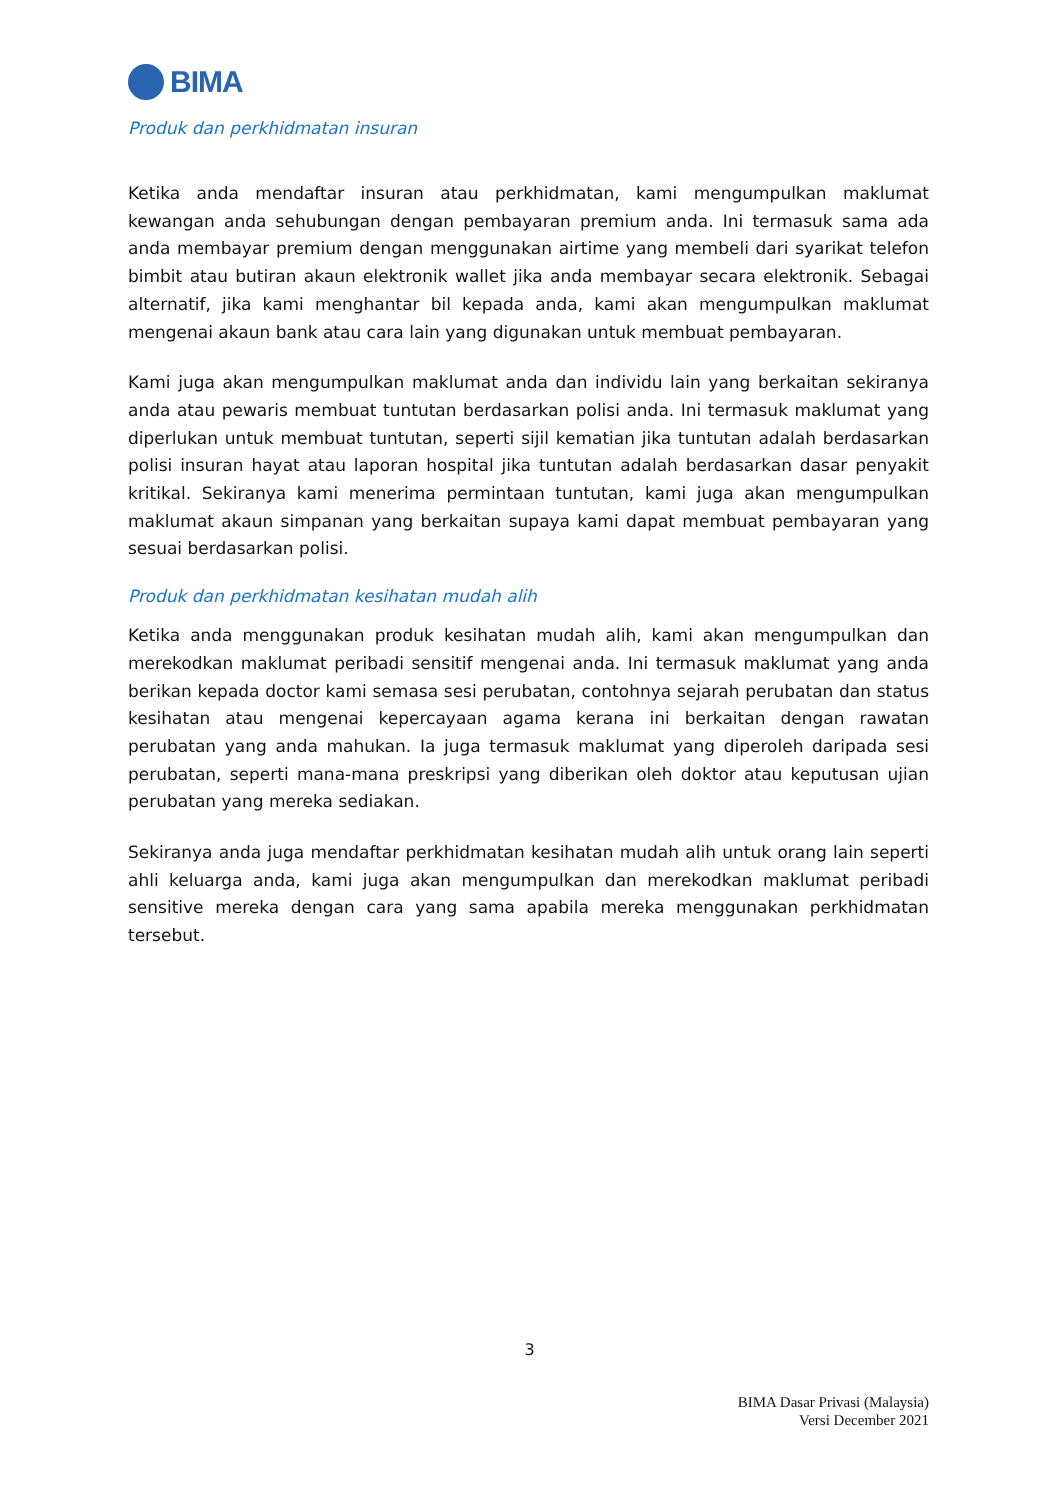BIMA
Produk dan perkhidmatan insuran
Ketika anda mendaftar insuran atau perkhidmatan, kami mengumpulkan maklumat kewangan anda sehubungan dengan pembayaran premium anda. Ini termasuk sama ada anda membayar premium dengan menggunakan airtime yang membeli dari syarikat telefon bimbit atau butiran akaun elektronik wallet jika anda membayar secara elektronik. Sebagai alternatif, jika kami menghantar bil kepada anda, kami akan mengumpulkan maklumat mengenai akaun bank atau cara lain yang digunakan untuk membuat pembayaran.
Kami juga akan mengumpulkan maklumat anda dan individu lain yang berkaitan sekiranya anda atau pewaris membuat tuntutan berdasarkan polisi anda. Ini termasuk maklumat yang diperlukan untuk membuat tuntutan, seperti sijil kematian jika tuntutan adalah berdasarkan polisi insuran hayat atau laporan hospital jika tuntutan adalah berdasarkan dasar penyakit kritikal. Sekiranya kami menerima permintaan tuntutan, kami juga akan mengumpulkan maklumat akaun simpanan yang berkaitan supaya kami dapat membuat pembayaran yang sesuai berdasarkan polisi.
Produk dan perkhidmatan kesihatan mudah alih
Ketika anda menggunakan produk kesihatan mudah alih, kami akan mengumpulkan dan merekodkan maklumat peribadi sensitif mengenai anda. Ini termasuk maklumat yang anda berikan kepada doctor kami semasa sesi perubatan, contohnya sejarah perubatan dan status kesihatan atau mengenai kepercayaan agama kerana ini berkaitan dengan rawatan perubatan yang anda mahukan. Ia juga termasuk maklumat yang diperoleh daripada sesi perubatan, seperti mana-mana preskripsi yang diberikan oleh doktor atau keputusan ujian perubatan yang mereka sediakan.
Sekiranya anda juga mendaftar perkhidmatan kesihatan mudah alih untuk orang lain seperti ahli keluarga anda, kami juga akan mengumpulkan dan merekodkan maklumat peribadi sensitive mereka dengan cara yang sama apabila mereka menggunakan perkhidmatan tersebut.
3
BIMA Dasar Privasi (Malaysia)
Versi December 2021